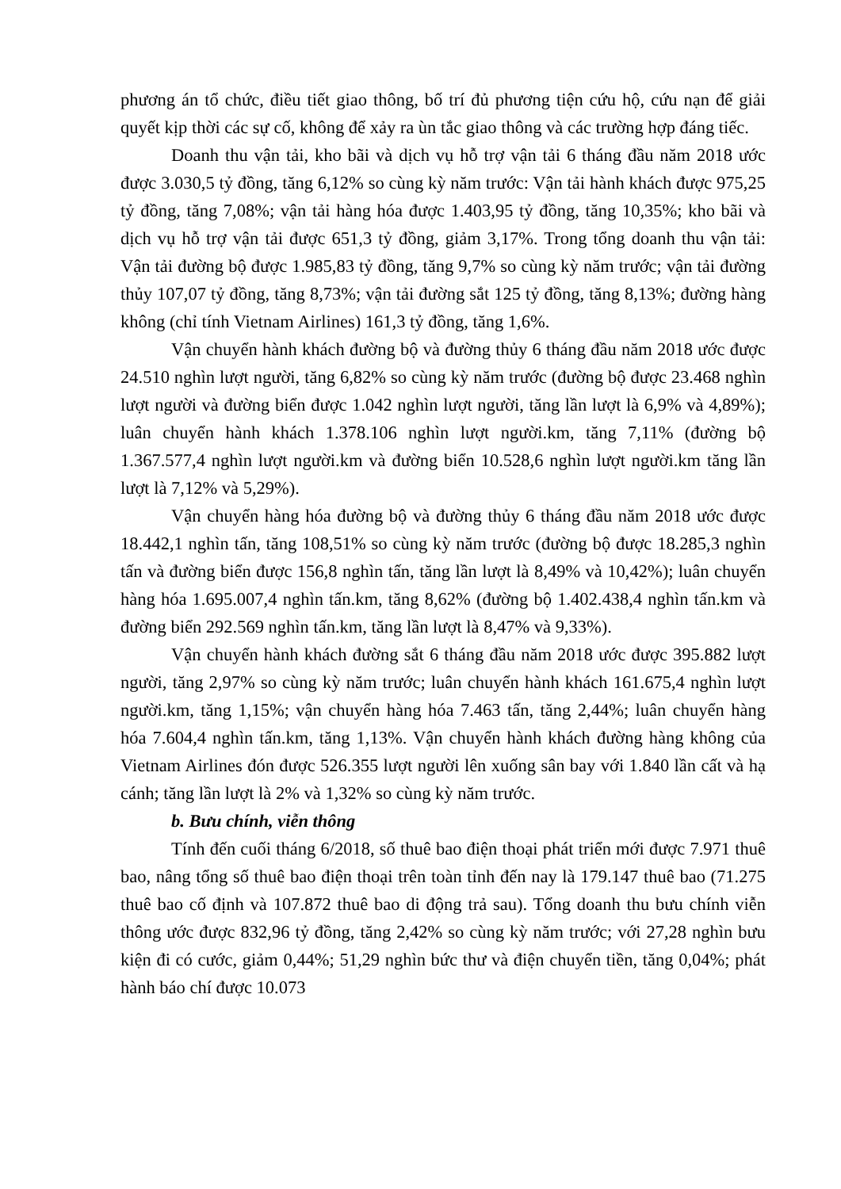phương án tổ chức, điều tiết giao thông, bố trí đủ phương tiện cứu hộ, cứu nạn để giải quyết kịp thời các sự cố, không để xảy ra ùn tắc giao thông và các trường hợp đáng tiếc.
Doanh thu vận tải, kho bãi và dịch vụ hỗ trợ vận tải 6 tháng đầu năm 2018 ước được 3.030,5 tỷ đồng, tăng 6,12% so cùng kỳ năm trước: Vận tải hành khách được 975,25 tỷ đồng, tăng 7,08%; vận tải hàng hóa được 1.403,95 tỷ đồng, tăng 10,35%; kho bãi và dịch vụ hỗ trợ vận tải được 651,3 tỷ đồng, giảm 3,17%. Trong tổng doanh thu vận tải: Vận tải đường bộ được 1.985,83 tỷ đồng, tăng 9,7% so cùng kỳ năm trước; vận tải đường thủy 107,07 tỷ đồng, tăng 8,73%; vận tải đường sắt 125 tỷ đồng, tăng 8,13%; đường hàng không (chỉ tính Vietnam Airlines) 161,3 tỷ đồng, tăng 1,6%.
Vận chuyển hành khách đường bộ và đường thủy 6 tháng đầu năm 2018 ước được 24.510 nghìn lượt người, tăng 6,82% so cùng kỳ năm trước (đường bộ được 23.468 nghìn lượt người và đường biển được 1.042 nghìn lượt người, tăng lần lượt là 6,9% và 4,89%); luân chuyển hành khách 1.378.106 nghìn lượt người.km, tăng 7,11% (đường bộ 1.367.577,4 nghìn lượt người.km và đường biển 10.528,6 nghìn lượt người.km tăng lần lượt là 7,12% và 5,29%).
Vận chuyển hàng hóa đường bộ và đường thủy 6 tháng đầu năm 2018 ước được 18.442,1 nghìn tấn, tăng 108,51% so cùng kỳ năm trước (đường bộ được 18.285,3 nghìn tấn và đường biển được 156,8 nghìn tấn, tăng lần lượt là 8,49% và 10,42%); luân chuyển hàng hóa 1.695.007,4 nghìn tấn.km, tăng 8,62% (đường bộ 1.402.438,4 nghìn tấn.km và đường biển 292.569 nghìn tấn.km, tăng lần lượt là 8,47% và 9,33%).
Vận chuyển hành khách đường sắt 6 tháng đầu năm 2018 ước được 395.882 lượt người, tăng 2,97% so cùng kỳ năm trước; luân chuyển hành khách 161.675,4 nghìn lượt người.km, tăng 1,15%; vận chuyển hàng hóa 7.463 tấn, tăng 2,44%; luân chuyển hàng hóa 7.604,4 nghìn tấn.km, tăng 1,13%. Vận chuyển hành khách đường hàng không của Vietnam Airlines đón được 526.355 lượt người lên xuống sân bay với 1.840 lần cất và hạ cánh; tăng lần lượt là 2% và 1,32% so cùng kỳ năm trước.
b. Bưu chính, viễn thông
Tính đến cuối tháng 6/2018, số thuê bao điện thoại phát triển mới được 7.971 thuê bao, nâng tổng số thuê bao điện thoại trên toàn tỉnh đến nay là 179.147 thuê bao (71.275 thuê bao cố định và 107.872 thuê bao di động trả sau). Tổng doanh thu bưu chính viễn thông ước được 832,96 tỷ đồng, tăng 2,42% so cùng kỳ năm trước; với 27,28 nghìn bưu kiện đi có cước, giảm 0,44%; 51,29 nghìn bức thư và điện chuyển tiền, tăng 0,04%; phát hành báo chí được 10.073